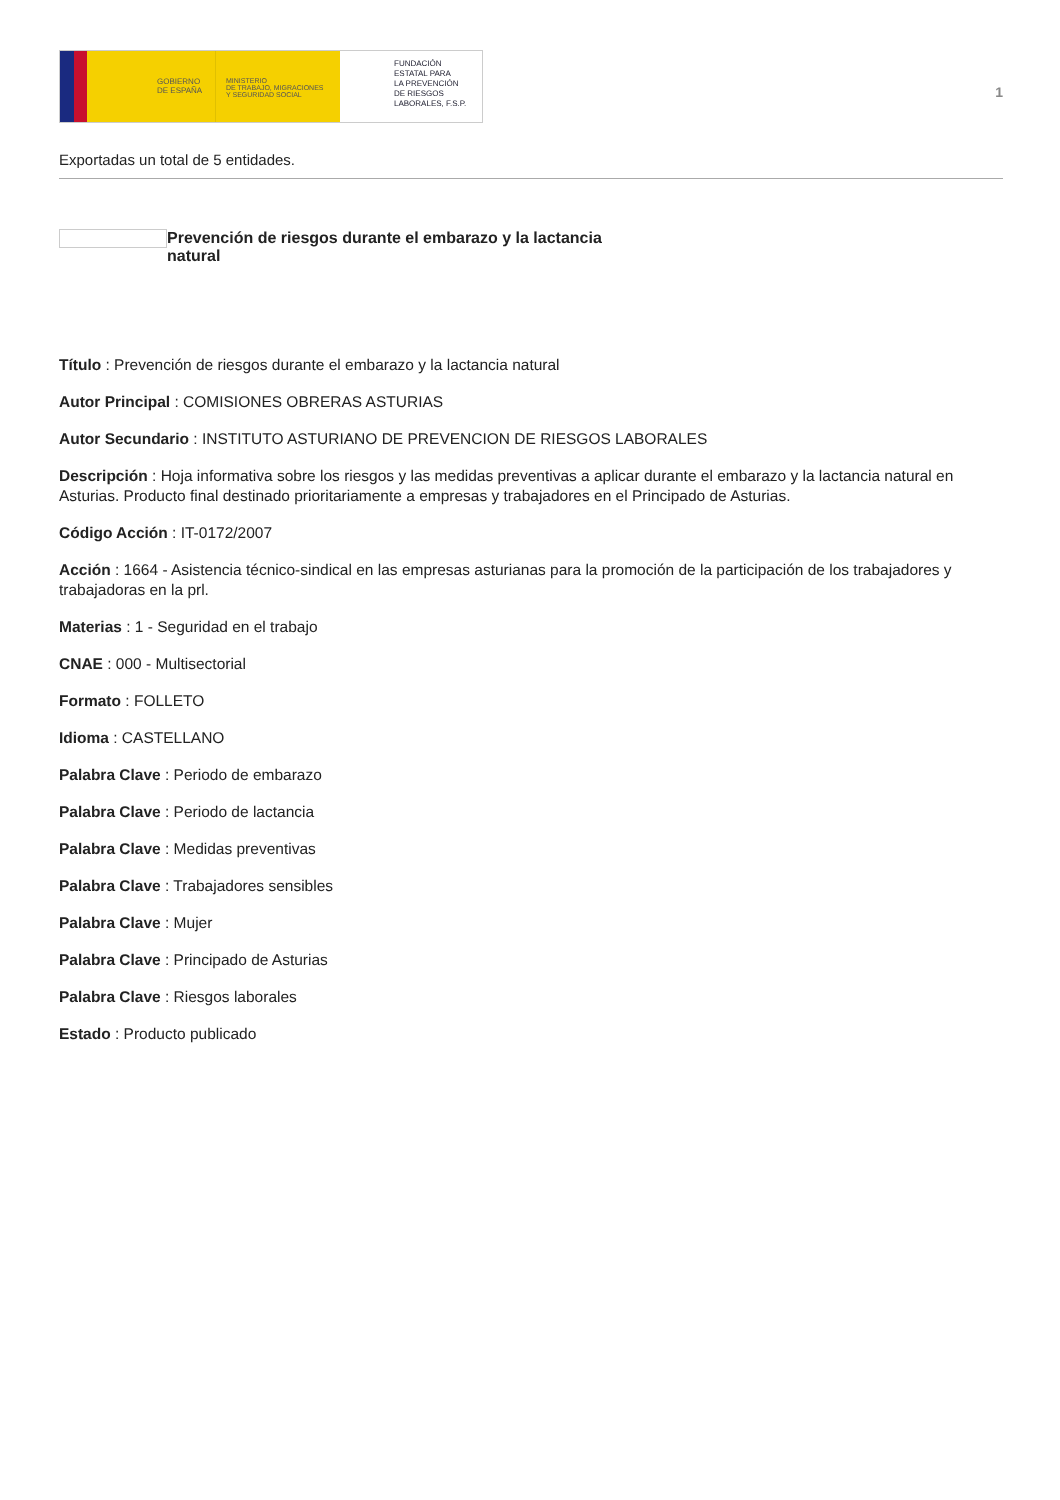GOBIERNO
DE ESPAÑA
MINISTERIO
DE TRABAJO, MIGRACIONES
Y SEGURIDAD SOCIAL
FUNDACIÓN
ESTATAL PARA
LA PREVENCIÓN
DE RIESGOS
LABORALES, F.S.P.
1
Exportadas un total de 5 entidades.
Prevención de riesgos durante el embarazo y la lactancia natural
Título : Prevención de riesgos durante el embarazo y la lactancia natural
Autor Principal : COMISIONES OBRERAS ASTURIAS
Autor Secundario : INSTITUTO ASTURIANO DE PREVENCION DE RIESGOS LABORALES
Descripción : Hoja informativa sobre los riesgos y las medidas preventivas a aplicar durante el embarazo y la lactancia natural en Asturias. Producto final destinado prioritariamente a empresas y trabajadores en el Principado de Asturias.
Código Acción : IT-0172/2007
Acción : 1664 - Asistencia técnico-sindical en las empresas asturianas para la promoción de la participación de los trabajadores y trabajadoras en la prl.
Materias : 1 - Seguridad en el trabajo
CNAE : 000 - Multisectorial
Formato : FOLLETO
Idioma : CASTELLANO
Palabra Clave : Periodo de embarazo
Palabra Clave : Periodo de lactancia
Palabra Clave : Medidas preventivas
Palabra Clave : Trabajadores sensibles
Palabra Clave : Mujer
Palabra Clave : Principado de Asturias
Palabra Clave : Riesgos laborales
Estado : Producto publicado